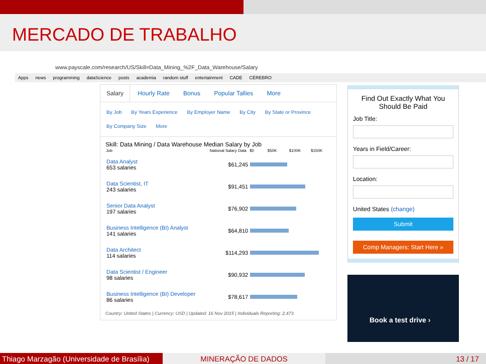MERCADO DE TRABALHO
www.payscale.com/research/US/Skill=Data_Mining_%2F_Data_Warehouse/Salary
Apps news programming dataScience posts academia random stuff entertainment CADE CÉREBRO
Salary Hourly Rate Bonus Popular Tallies More
By Job By Years Experience By Employer Name By City By State or Province
By Company Size More
Skill: Data Mining / Data Warehouse Median Salary by Job
| Job | National Salary Data | $0 $50K $100K $150K |
| --- | --- | --- |
| Data Analyst 653 salaries | $61,245 | |
| Data Scientist, IT 243 salaries | $91,451 | |
| Senior Data Analyst 197 salaries | $76,902 | |
| Business Intelligence (BI) Analyst 141 salaries | $64,810 | |
| Data Architect 114 salaries | $114,293 | |
| Data Scientist / Engineer 98 salaries | $90,932 | |
| Business Intelligence (BI) Developer 86 salaries | $78,617 | |
Country: United States | Currency: USD | Updated: 16 Nov 2015 | Individuals Reporting: 2,473
Find Out Exactly What You Should Be Paid
Job Title:
Years in Field/Career:
Location:
United States (change)
Submit
Comp Managers: Start Here »
Book a test drive ›
Thiago Marzagão (Universidade de Brasília)
MINERAÇÃO DE DADOS 13 / 17